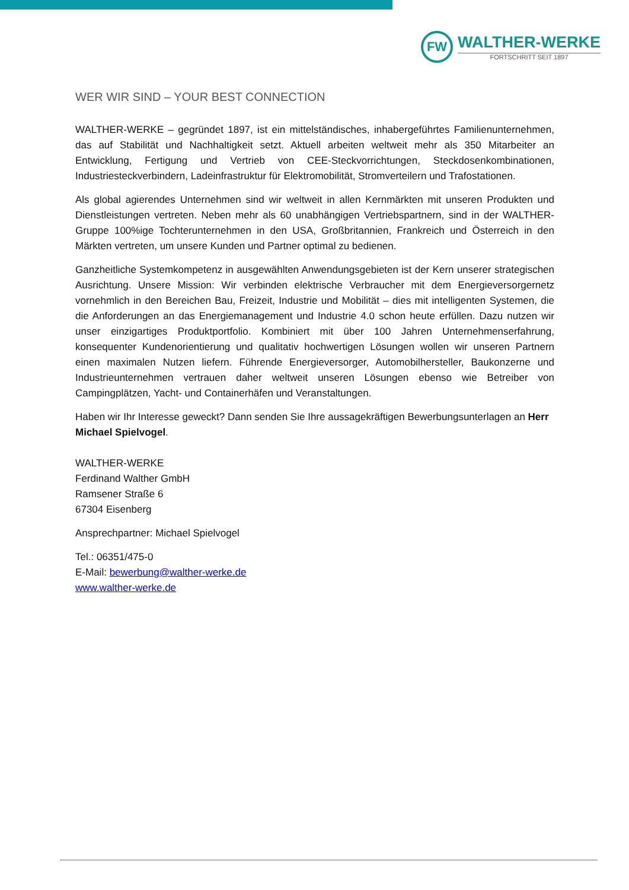FW
WALTHER-WERKE
FORTSCHRITT SEIT 1897
WER WIR SIND – YOUR BEST CONNECTION
WALTHER-WERKE – gegründet 1897, ist ein mittelständisches, inhabergeführtes Familienunternehmen, das auf Stabilität und Nachhaltigkeit setzt. Aktuell arbeiten weltweit mehr als 350 Mitarbeiter an Entwicklung, Fertigung und Vertrieb von CEE-Steckvorrichtungen, Steckdosenkombinationen, Industriesteckverbindern, Ladeinfrastruktur für Elektromobilität, Stromverteilern und Trafostationen.
Als global agierendes Unternehmen sind wir weltweit in allen Kernmärkten mit unseren Produkten und Dienstleistungen vertreten. Neben mehr als 60 unabhängigen Vertriebspartnern, sind in der WALTHER-Gruppe 100%ige Tochterunternehmen in den USA, Großbritannien, Frankreich und Österreich in den Märkten vertreten, um unsere Kunden und Partner optimal zu bedienen.
Ganzheitliche Systemkompetenz in ausgewählten Anwendungsgebieten ist der Kern unserer strategischen Ausrichtung. Unsere Mission: Wir verbinden elektrische Verbraucher mit dem Energieversorgernetz vornehmlich in den Bereichen Bau, Freizeit, Industrie und Mobilität – dies mit intelligenten Systemen, die die Anforderungen an das Energiemanagement und Industrie 4.0 schon heute erfüllen. Dazu nutzen wir unser einzigartiges Produktportfolio. Kombiniert mit über 100 Jahren Unternehmenserfahrung, konsequenter Kundenorientierung und qualitativ hochwertigen Lösungen wollen wir unseren Partnern einen maximalen Nutzen liefern. Führende Energieversorger, Automobilhersteller, Baukonzerne und Industrieunternehmen vertrauen daher weltweit unseren Lösungen ebenso wie Betreiber von Campingplätzen, Yacht- und Containerhäfen und Veranstaltungen.
Haben wir Ihr Interesse geweckt? Dann senden Sie Ihre aussagekräftigen Bewerbungsunterlagen an Herr Michael Spielvogel.
WALTHER-WERKE
Ferdinand Walther GmbH
Ramsener Straße 6
67304 Eisenberg
Ansprechpartner: Michael Spielvogel
Tel.: 06351/475-0
E-Mail: bewerbung@walther-werke.de
www.walther-werke.de